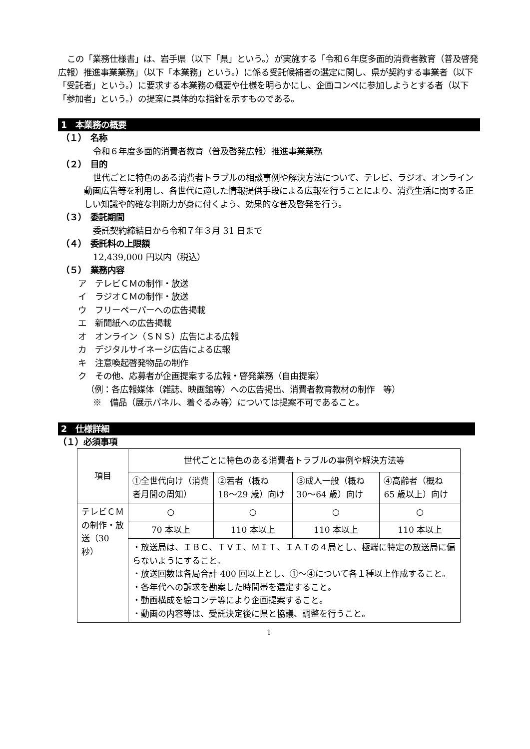この「業務仕様書」は、岩手県（以下「県」という。）が実施する「令和６年度多面的消費者教育（普及啓発広報）推進事業業務」（以下「本業務」という。）に係る受託候補者の選定に関し、県が契約する事業者（以下「受託者」という。）に要求する本業務の概要や仕様を明らかにし、企画コンペに参加しようとする者（以下「参加者」という。）の提案に具体的な指針を示すものである。
1　本業務の概要
（１）　名称
令和６年度多面的消費者教育（普及啓発広報）推進事業業務
（２）　目的
世代ごとに特色のある消費者トラブルの相談事例や解決方法について、テレビ、ラジオ、オンライン動画広告等を利用し、各世代に適した情報提供手段による広報を行うことにより、消費生活に関する正しい知識や的確な判断力が身に付くよう、効果的な普及啓発を行う。
（３）　委託期間
委託契約締結日から令和７年３月 31 日まで
（４）　委託料の上限額
12,439,000 円以内（税込）
（５）　業務内容
ア　テレビＣＭの制作・放送
イ　ラジオＣＭの制作・放送
ウ　フリーペーパーへの広告掲載
エ　新聞紙への広告掲載
オ　オンライン（ＳＮＳ）広告による広報
カ　デジタルサイネージ広告による広報
キ　注意喚起啓発物品の制作
ク　その他、応募者が企画提案する広報・啓発業務（自由提案）
（例：各広報媒体（雑誌、映画館等）への広告掲出、消費者教育教材の制作　等）
※　備品（展示パネル、着ぐるみ等）については提案不可であること。
2　仕様詳細
（１）必須事項
| 項目 | 世代ごとに特色のある消費者トラブルの事例や解決方法等 | | | |
| | ①全世代向け（消費者月間の周知） | ②若者（概ね 18〜29 歳）向け | ③成人一般（概ね 30〜64 歳）向け | ④高齢者（概ね 65 歳以上）向け |
| テレビＣＭの制作・放送（30 秒） | ○ | ○ | ○ | ○ |
| | 70 本以上 | 110 本以上 | 110 本以上 | 110 本以上 |
| | ・放送局は、ＩＢＣ、ＴＶＩ、ＭＩＴ、ＩＡＴの４局とし、極端に特定の放送局に偏らないようにすること。 ・放送回数は各局合計 400 回以上とし、①〜④について各１種以上作成すること。 ・各年代への訴求を勘案した時間帯を選定すること。 ・動画構成を絵コンテ等により企画提案すること。 ・動画の内容等は、受託決定後に県と協議、調整を行うこと。 | | | |
1